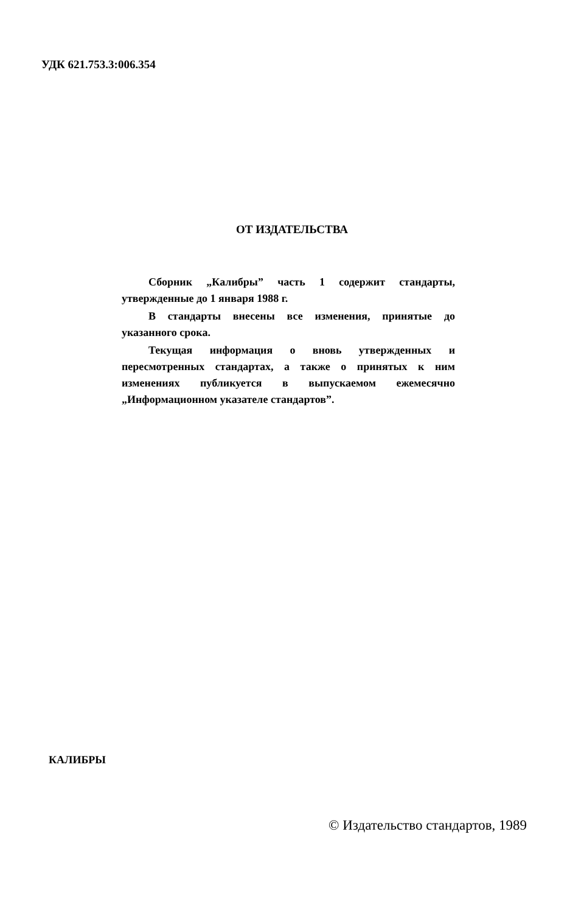УДК 621.753.3:006.354
ОТ ИЗДАТЕЛЬСТВА
Сборник „Калибры” часть 1 содержит стандарты, утвержденные до 1 января 1988 г.
В стандарты внесены все изменения, принятые до указанного срока.
Текущая информация о вновь утвержденных и пересмотренных стандартах, а также о принятых к ним изменениях публикуется в выпускаемом ежемесячно „Информационном указателе стандартов”.
КАЛИБРЫ
© Издательство стандартов, 1989